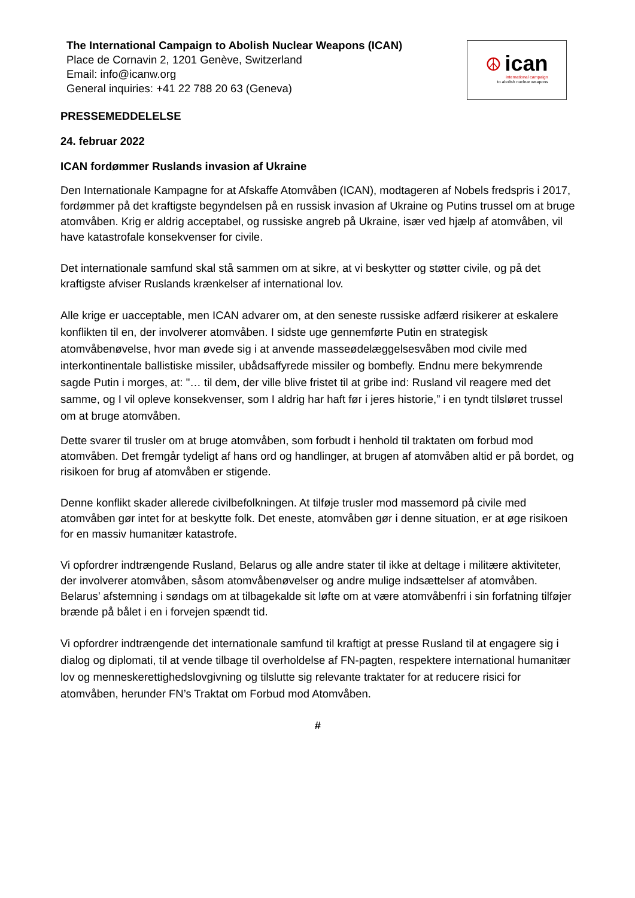The International Campaign to Abolish Nuclear Weapons (ICAN)
Place de Cornavin 2, 1201 Genève, Switzerland
Email: info@icanw.org
General inquiries: +41 22 788 20 63 (Geneva)
☮ ican
international campaign
to abolish nuclear weapons
PRESSEMEDDELELSE
24. februar 2022
ICAN fordømmer Ruslands invasion af Ukraine
Den Internationale Kampagne for at Afskaffe Atomvåben (ICAN), modtageren af Nobels fredspris i 2017, fordømmer på det kraftigste begyndelsen på en russisk invasion af Ukraine og Putins trussel om at bruge atomvåben. Krig er aldrig acceptabel, og russiske angreb på Ukraine, især ved hjælp af atomvåben, vil have katastrofale konsekvenser for civile.
Det internationale samfund skal stå sammen om at sikre, at vi beskytter og støtter civile, og på det kraftigste afviser Ruslands krænkelser af international lov.
Alle krige er uacceptable, men ICAN advarer om, at den seneste russiske adfærd risikerer at eskalere konflikten til en, der involverer atomvåben. I sidste uge gennemførte Putin en strategisk atomvåbenøvelse, hvor man øvede sig i at anvende masseødelæggelsesvåben mod civile med interkontinentale ballistiske missiler, ubådsaffyrede missiler og bombefly. Endnu mere bekymrende sagde Putin i morges, at: "… til dem, der ville blive fristet til at gribe ind: Rusland vil reagere med det samme, og I vil opleve konsekvenser, som I aldrig har haft før i jeres historie,” i en tyndt tilsløret trussel om at bruge atomvåben.
Dette svarer til trusler om at bruge atomvåben, som forbudt i henhold til traktaten om forbud mod atomvåben. Det fremgår tydeligt af hans ord og handlinger, at brugen af atomvåben altid er på bordet, og risikoen for brug af atomvåben er stigende.
Denne konflikt skader allerede civilbefolkningen. At tilføje trusler mod massemord på civile med atomvåben gør intet for at beskytte folk. Det eneste, atomvåben gør i denne situation, er at øge risikoen for en massiv humanitær katastrofe.
Vi opfordrer indtrængende Rusland, Belarus og alle andre stater til ikke at deltage i militære aktiviteter, der involverer atomvåben, såsom atomvåbenøvelser og andre mulige indsættelser af atomvåben. Belarus’ afstemning i søndags om at tilbagekalde sit løfte om at være atomvåbenfri i sin forfatning tilføjer brænde på bålet i en i forvejen spændt tid.
Vi opfordrer indtrængende det internationale samfund til kraftigt at presse Rusland til at engagere sig i dialog og diplomati, til at vende tilbage til overholdelse af FN-pagten, respektere international humanitær lov og menneskerettighedslovgivning og tilslutte sig relevante traktater for at reducere risici for atomvåben, herunder FN’s Traktat om Forbud mod Atomvåben.
#